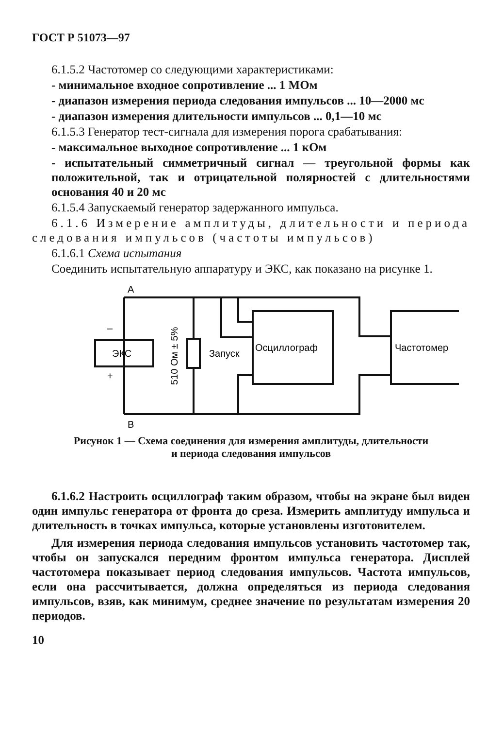ГОСТ Р 51073—97
6.1.5.2 Частотомер со следующими характеристиками:
- минимальное входное сопротивление ... 1 МОм
- диапазон измерения периода следования импульсов ... 10—2000 мс
- диапазон измерения длительности импульсов ... 0,1—10 мс
6.1.5.3 Генератор тест-сигнала для измерения порога срабатывания:
- максимальное выходное сопротивление ... 1 кОм
- испытательный симметричный сигнал — треугольной формы как положительной, так и отрицательной полярностей с длительностями основания 40 и 20 мс
6.1.5.4 Запускаемый генератор задержанного импульса.
6.1.6 Измерение амплитуды, длительности и периода следования импульсов (частоты импульсов)
6.1.6.1 Схема испытания
Соединить испытательную аппаратуру и ЭКС, как показано на рисунке 1.
А
В
–
+
ЭКС
510 Ом ± 5%
Запуск
Осциллограф
Частотомер
Рисунок 1 — Схема соединения для измерения амплитуды, длительности
и периода следования импульсов
6.1.6.2 Настроить осциллограф таким образом, чтобы на экране был виден один импульс генератора от фронта до среза. Измерить амплитуду импульса и длительность в точках импульса, которые установлены изготовителем.
Для измерения периода следования импульсов установить частотомер так, чтобы он запускался передним фронтом импульса генератора. Дисплей частотомера показывает период следования импульсов. Частота импульсов, если она рассчитывается, должна определяться из периода следования импульсов, взяв, как минимум, среднее значение по результатам измерения 20 периодов.
10